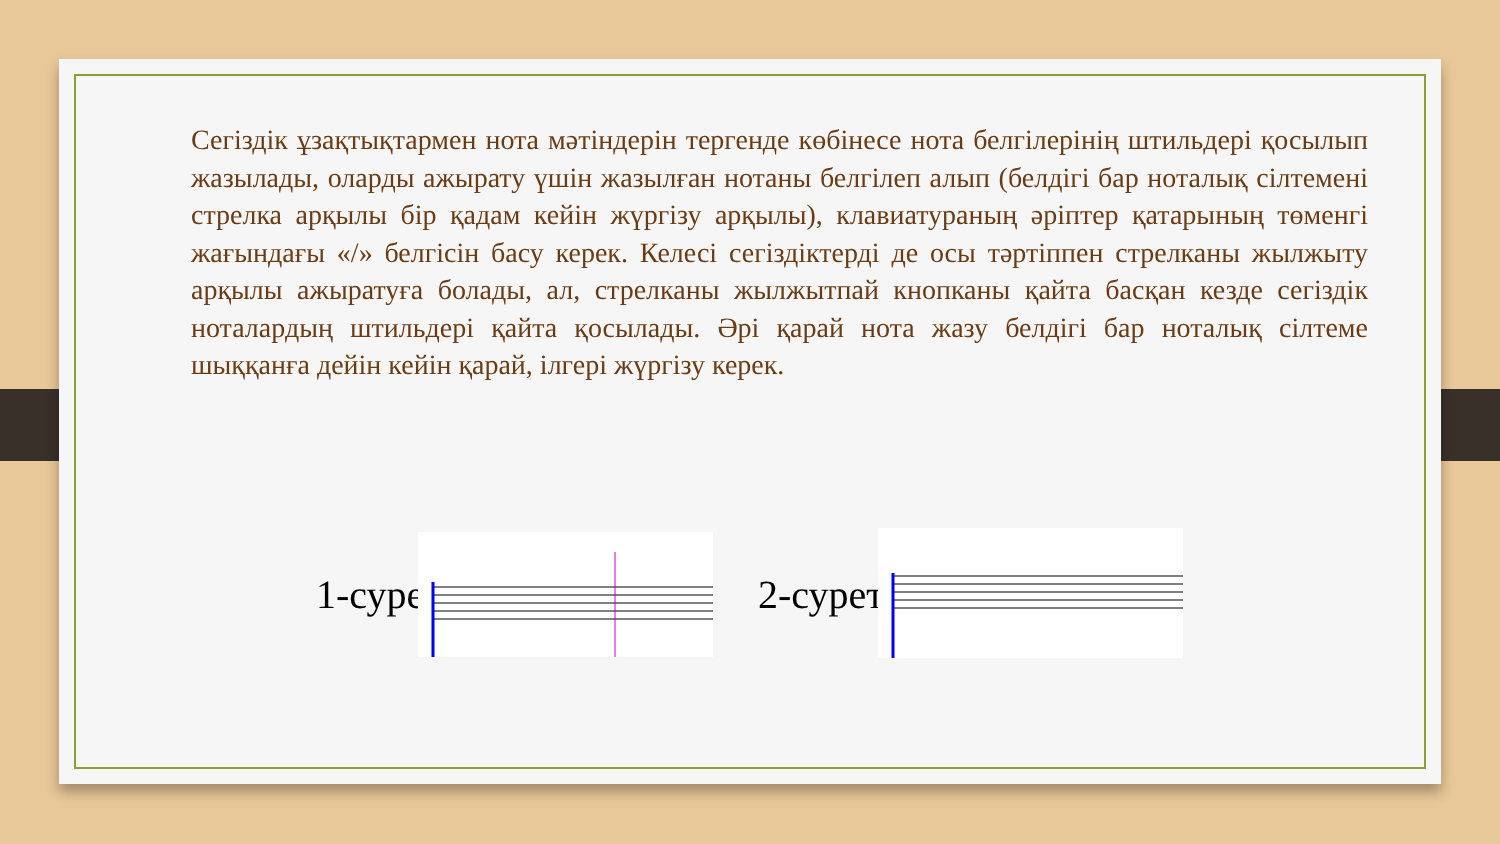Сегіздік ұзақтықтармен нота мәтіндерін тергенде көбінесе нота белгілерінің штильдері қосылып жазылады, оларды ажырату үшін жазылған нотаны белгілеп алып (белдігі бар ноталық сілтемені стрелка арқылы бір қадам кейін жүргізу арқылы), клавиатураның әріптер қатарының төменгі жағындағы «/» белгісін басу керек. Келесі сегіздіктерді де осы тәртіппен стрелканы жылжыту арқылы ажыратуға болады, ал, стрелканы жылжытпай кнопканы қайта басқан кезде сегіздік ноталардың штильдері қайта қосылады. Әрі қарай нота жазу белдігі бар ноталық сілтеме шыққанға дейін кейін қарай, ілгері жүргізу керек.
1-сурет 2-сурет